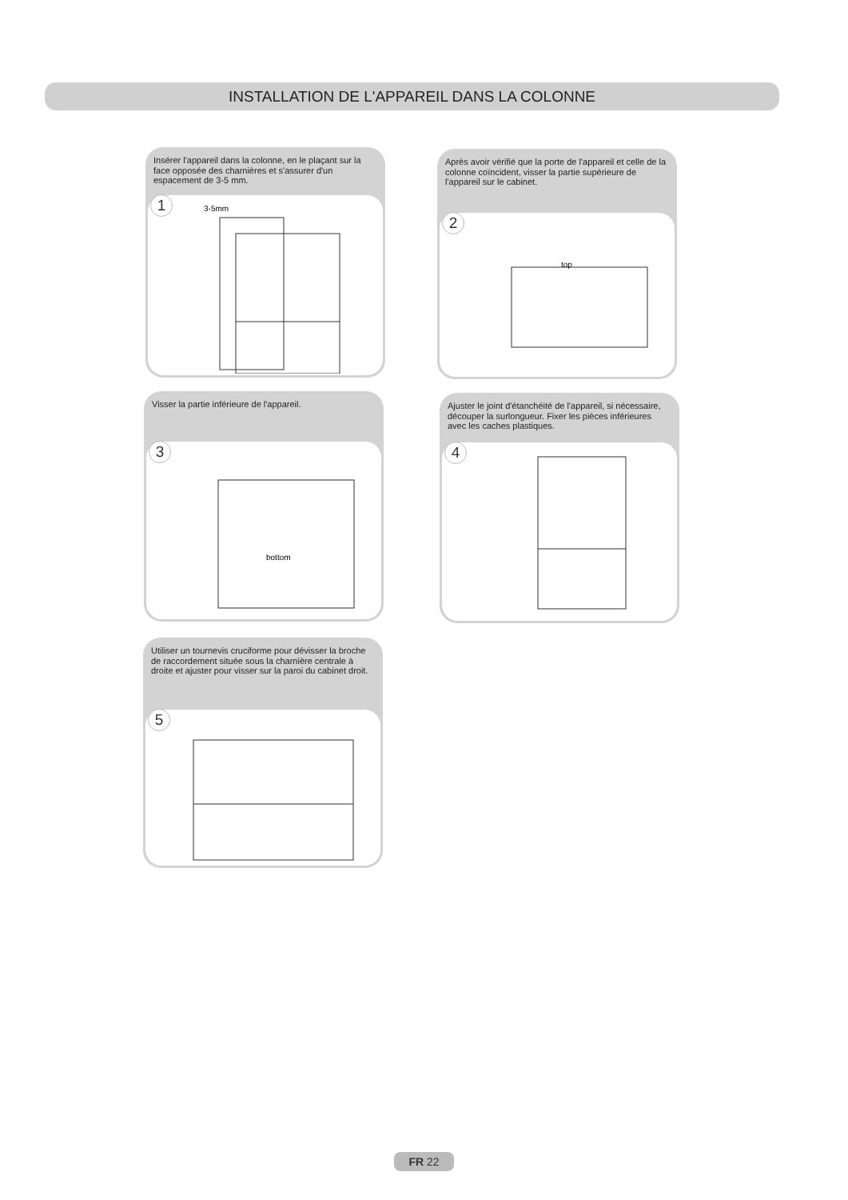INSTALLATION DE L'APPAREIL DANS LA COLONNE
Insérer l'appareil dans la colonne, en le plaçant sur la face opposée des charnières et s'assurer d'un espacement de 3-5 mm.
1
3-5mm
Après avoir vérifié que la porte de l'appareil et celle de la colonne coïncident, visser la partie supérieure de l'appareil sur le cabinet.
2
top
Visser la partie inférieure de l'appareil.
3
bottom
Ajuster le joint d'étanchéité de l'appareil, si nécessaire, découper la surlongueur. Fixer les pièces inférieures avec les caches plastiques.
4
Utiliser un tournevis cruciforme pour dévisser la broche de raccordement située sous la charnière centrale à droite et ajuster pour visser sur la paroi du cabinet droit.
5
FR 22